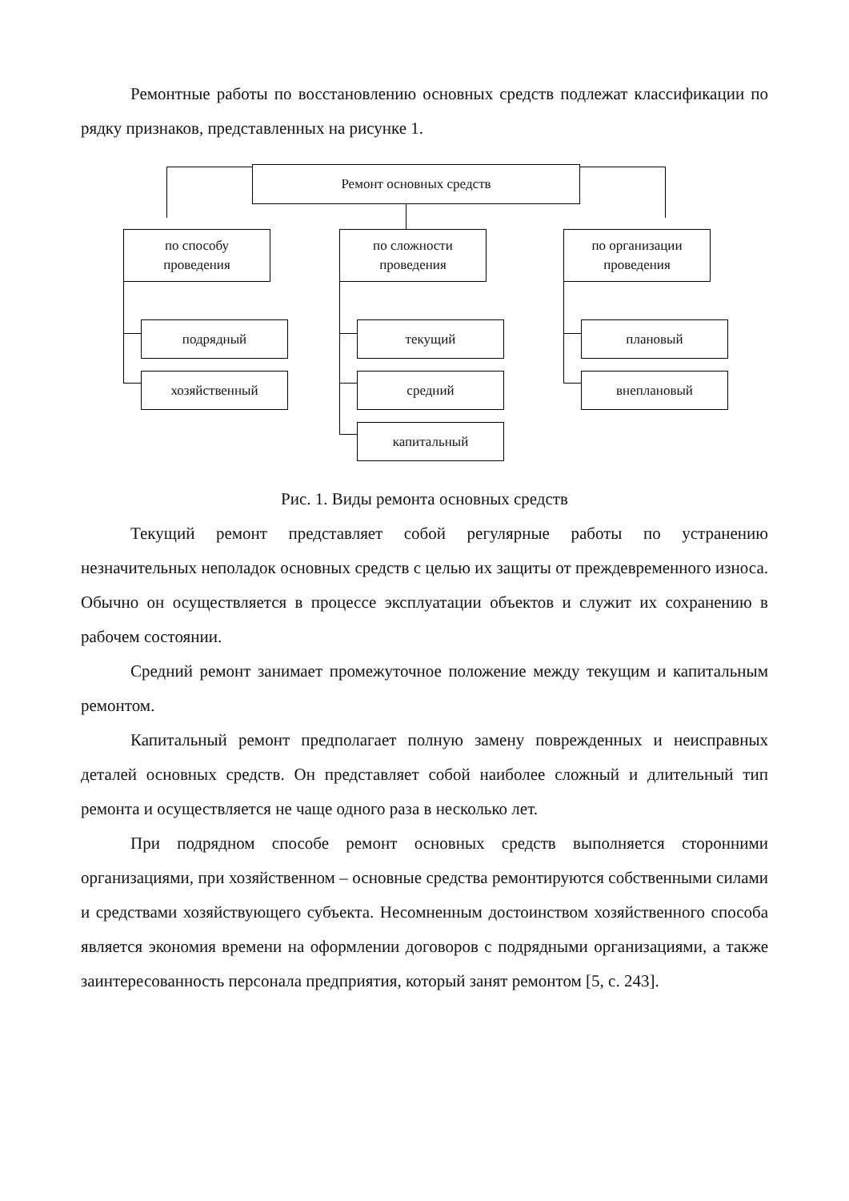Ремонтные работы по восстановлению основных средств подлежат классификации по рядку признаков, представленных на рисунке 1.
Ремонт основных средств
по способу
проведения
по сложности
проведения
по организации
проведения
подрядный
хозяйственный
текущий
средний
капитальный
плановый
внеплановый
Рис. 1. Виды ремонта основных средств
Текущий ремонт представляет собой регулярные работы по устранению незначительных неполадок основных средств с целью их защиты от преждевременного износа. Обычно он осуществляется в процессе эксплуатации объектов и служит их сохранению в рабочем состоянии.
Средний ремонт занимает промежуточное положение между текущим и капитальным ремонтом.
Капитальный ремонт предполагает полную замену поврежденных и неисправных деталей основных средств. Он представляет собой наиболее сложный и длительный тип ремонта и осуществляется не чаще одного раза в несколько лет.
При подрядном способе ремонт основных средств выполняется сторонними организациями, при хозяйственном – основные средства ремонтируются собственными силами и средствами хозяйствующего субъекта. Несомненным достоинством хозяйственного способа является экономия времени на оформлении договоров с подрядными организациями, а также заинтересованность персонала предприятия, который занят ремонтом [5, с. 243].